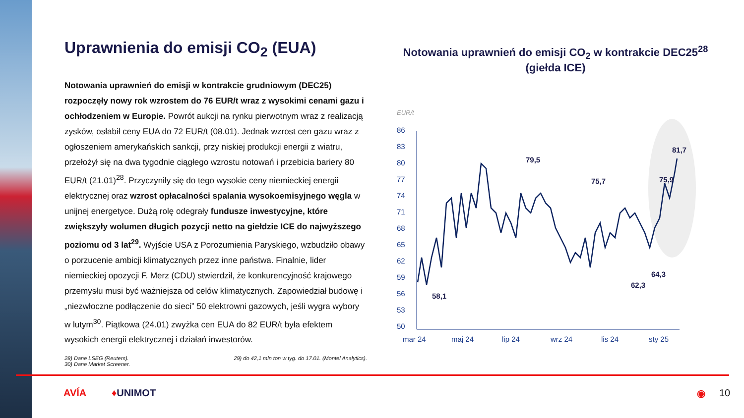Uprawnienia do emisji CO<sub>2</sub> (EUA)
Notowania uprawnień do emisji w kontrakcie grudniowym (DEC25) rozpoczęły nowy rok wzrostem do 76 EUR/t wraz z wysokimi cenami gazu i ochłodzeniem w Europie. Powrót aukcji na rynku pierwotnym wraz z realizacją zysków, osłabił ceny EUA do 72 EUR/t (08.01). Jednak wzrost cen gazu wraz z ogłoszeniem amerykańskich sankcji, przy niskiej produkcji energii z wiatru, przełożył się na dwa tygodnie ciągłego wzrostu notowań i przebicia bariery 80 EUR/t (21.01)<sup>28</sup>. Przyczyniły się do tego wysokie ceny niemieckiej energii elektrycznej oraz wzrost opłacalności spalania wysokoemisyjnego węgla w unijnej energetyce. Dużą rolę odegrały fundusze inwestycyjne, które zwiększyły wolumen długich pozycji netto na giełdzie ICE do najwyższego poziomu od 3 lat<sup>29</sup>. Wyjście USA z Porozumienia Paryskiego, wzbudziło obawy o porzucenie ambicji klimatycznych przez inne państwa. Finalnie, lider niemieckiej opozycji F. Merz (CDU) stwierdził, że konkurencyjność krajowego przemysłu musi być ważniejsza od celów klimatycznych. Zapowiedział budowę i „niezwłoczne podłączenie do sieci” 50 elektrowni gazowych, jeśli wygra wybory w lutym<sup>30</sup>. Piątkowa (24.01) zwyżka cen EUA do 82 EUR/t była efektem wysokich energii elektrycznej i działań inwestorów.
28) Dane LSEG (Reuters).
30) Dane Market Screener.
29) do 42,1 mln ton w tyg. do 17.01. (Montel Analytics).
Notowania uprawnień do emisji CO<sub>2</sub> w kontrakcie DEC25<sup>28</sup>
(giełda ICE)
EUR/t
86
83
80
77
74
71
68
65
62
59
56
53
50
mar 24
maj 24
lip 24
wrz 24
lis 24
sty 25
79,5
75,7
58,1
62,3
75,9
64,3
81,7
AVÍA ♦UNIMOT ◉ 10